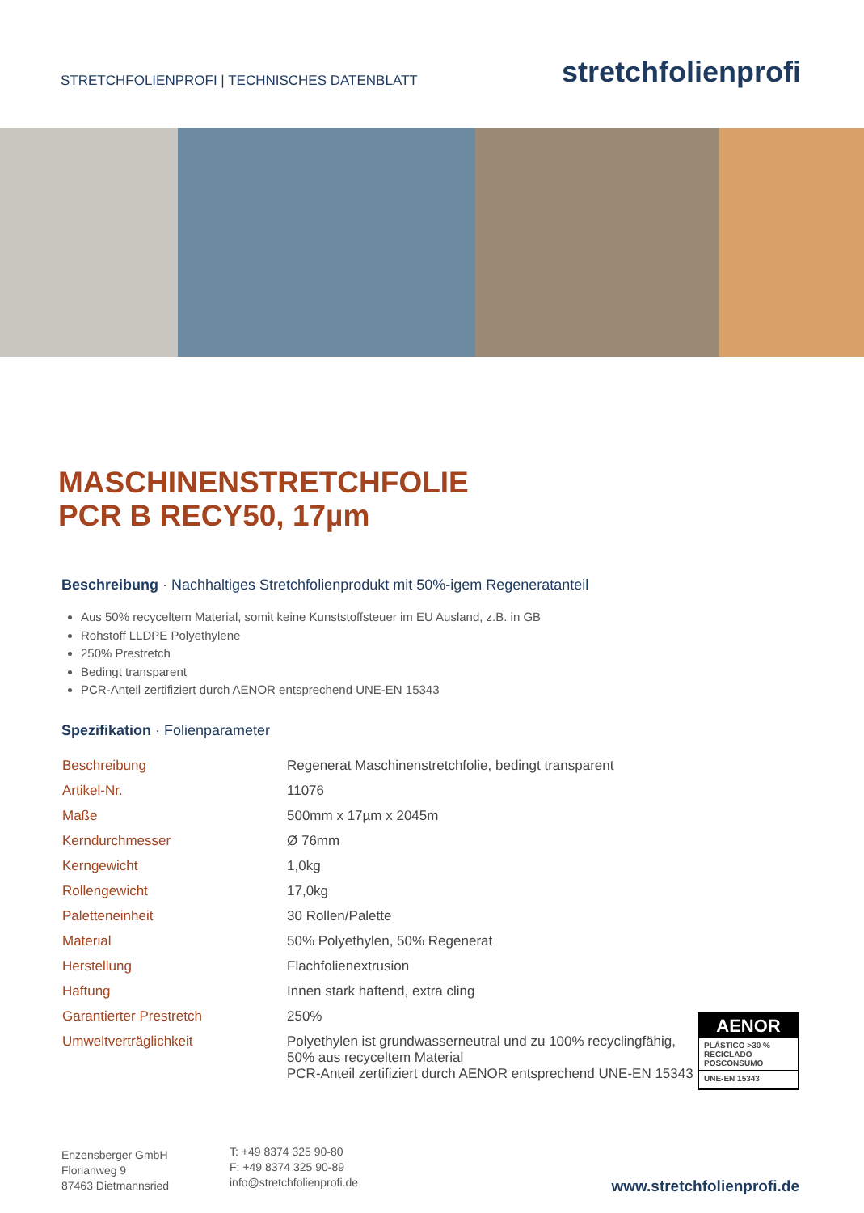STRETCHFOLIENPROFI | TECHNISCHES DATENBLATT
stretchfolienprofi
MASCHINENSTRETCHFOLIE
PCR B RECY50, 17µm
Beschreibung · Nachhaltiges Stretchfolienprodukt mit 50%-igem Regeneratanteil
Aus 50% recyceltem Material, somit keine Kunststoffsteuer im EU Ausland, z.B. in GB
Rohstoff LLDPE Polyethylene
250% Prestretch
Bedingt transparent
PCR-Anteil zertifiziert durch AENOR entsprechend UNE-EN 15343
Spezifikation · Folienparameter
| Beschreibung | Regenerat Maschinenstretchfolie, bedingt transparent |
| Artikel-Nr. | 11076 |
| Maße | 500mm x 17µm x 2045m |
| Kerndurchmesser | Ø 76mm |
| Kerngewicht | 1,0kg |
| Rollengewicht | 17,0kg |
| Paletteneinheit | 30 Rollen/Palette |
| Material | 50% Polyethylen, 50% Regenerat |
| Herstellung | Flachfolienextrusion |
| Haftung | Innen stark haftend, extra cling |
| Garantierter Prestretch | 250% |
| Umweltverträglichkeit | Polyethylen ist grundwasserneutral und zu 100% recyclingfähig, 50% aus recyceltem Material PCR-Anteil zertifiziert durch AENOR entsprechend UNE-EN 15343 |
AENOR
PLÁSTICO >30 %
RECICLADO
POSCONSUMO
UNE-EN 15343
Enzensberger GmbH
Florianweg 9
87463 Dietmannsried
T: +49 8374 325 90-80
F: +49 8374 325 90-89
info@stretchfolienprofi.de
www.stretchfolienprofi.de